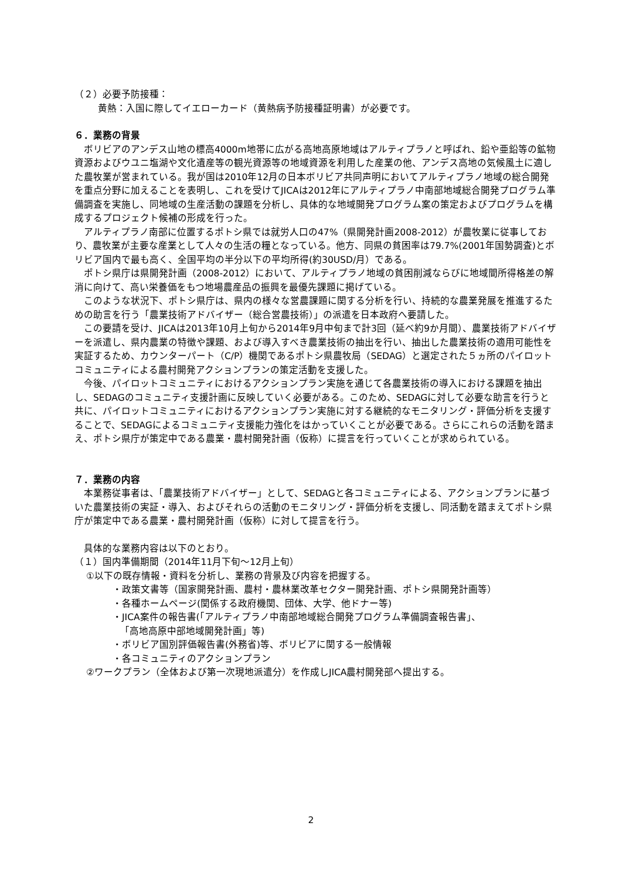（２）必要予防接種：
黄熱：入国に際してイエローカード（黄熱病予防接種証明書）が必要です。
６．業務の背景
　ボリビアのアンデス山地の標高4000m地帯に広がる高地高原地域はアルティプラノと呼ばれ、鉛や亜鉛等の鉱物資源およびウユニ塩湖や文化遺産等の観光資源等の地域資源を利用した産業の他、アンデス高地の気候風土に適した農牧業が営まれている。我が国は2010年12月の日本ボリビア共同声明においてアルティプラノ地域の総合開発を重点分野に加えることを表明し、これを受けてJICAは2012年にアルティプラノ中南部地域総合開発プログラム準備調査を実施し、同地域の生産活動の課題を分析し、具体的な地域開発プログラム案の策定およびプログラムを構成するプロジェクト候補の形成を行った。
　アルティプラノ南部に位置するポトシ県では就労人口の47%（県開発計画2008-2012）が農牧業に従事しており、農牧業が主要な産業として人々の生活の糧となっている。他方、同県の貧困率は79.7%(2001年国勢調査)とボリビア国内で最も高く、全国平均の半分以下の平均所得(約30USD/月）である。
　ポトシ県庁は県開発計画（2008-2012）において、アルティプラノ地域の貧困削減ならびに地域間所得格差の解消に向けて、高い栄養価をもつ地場農産品の振興を最優先課題に掲げている。
　このような状況下、ポトシ県庁は、県内の様々な営農課題に関する分析を行い、持続的な農業発展を推進するための助言を行う「農業技術アドバイザー（総合営農技術）」の派遣を日本政府へ要請した。
　この要請を受け、JICAは2013年10月上旬から2014年9月中旬まで計3回（延べ約9か月間）、農業技術アドバイザーを派遣し、県内農業の特徴や課題、および導入すべき農業技術の抽出を行い、抽出した農業技術の適用可能性を実証するため、カウンターパート（C/P）機関であるポトシ県農牧局（SEDAG）と選定された５ヵ所のパイロットコミュニティによる農村開発アクションプランの策定活動を支援した。
　今後、パイロットコミュニティにおけるアクションプラン実施を通じて各農業技術の導入における課題を抽出し、SEDAGのコミュニティ支援計画に反映していく必要がある。このため、SEDAGに対して必要な助言を行うと共に、パイロットコミュニティにおけるアクションプラン実施に対する継続的なモニタリング・評価分析を支援することで、SEDAGによるコミュニティ支援能力強化をはかっていくことが必要である。さらにこれらの活動を踏まえ、ポトシ県庁が策定中である農業・農村開発計画（仮称）に提言を行っていくことが求められている。
７．業務の内容
　本業務従事者は、「農業技術アドバイザー」として、SEDAGと各コミュニティによる、アクションプランに基づいた農業技術の実証・導入、およびそれらの活動のモニタリング・評価分析を支援し、同活動を踏まえてポトシ県庁が策定中である農業・農村開発計画（仮称）に対して提言を行う。
　具体的な業務内容は以下のとおり。
（１）国内準備期間（2014年11月下旬～12月上旬）
①以下の既存情報・資料を分析し、業務の背景及び内容を把握する。
・政策文書等（国家開発計画、農村・農林業改革セクター開発計画、ポトシ県開発計画等）
・各種ホームページ(関係する政府機関、団体、大学、他ドナー等)
・JICA案件の報告書(「アルティプラノ中南部地域総合開発プログラム準備調査報告書」、
「高地高原中部地域開発計画」等)
・ボリビア国別評価報告書(外務省)等、ボリビアに関する一般情報
・各コミュニティのアクションプラン
②ワークプラン（全体および第一次現地派遣分）を作成しJICA農村開発部へ提出する。
2